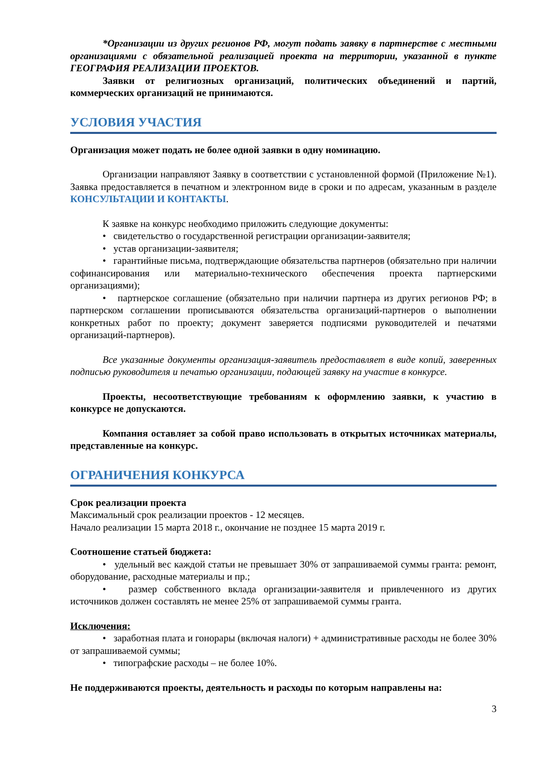*Организации из других регионов РФ, могут подать заявку в партнерстве с местными организациями с обязательной реализацией проекта на территории, указанной в пункте ГЕОГРАФИЯ РЕАЛИЗАЦИИ ПРОЕКТОВ.
Заявки от религиозных организаций, политических объединений и партий, коммерческих организаций не принимаются.
УСЛОВИЯ УЧАСТИЯ
Организация может подать не более одной заявки в одну номинацию.
Организации направляют Заявку в соответствии с установленной формой (Приложение №1). Заявка предоставляется в печатном и электронном виде в сроки и по адресам, указанным в разделе КОНСУЛЬТАЦИИ И КОНТАКТЫ.
К заявке на конкурс необходимо приложить следующие документы:
• свидетельство о государственной регистрации организации-заявителя;
• устав организации-заявителя;
• гарантийные письма, подтверждающие обязательства партнеров (обязательно при наличии софинансирования или материально-технического обеспечения проекта партнерскими организациями);
• партнерское соглашение (обязательно при наличии партнера из других регионов РФ; в партнерском соглашении прописываются обязательства организаций-партнеров о выполнении конкретных работ по проекту; документ заверяется подписями руководителей и печатями организаций-партнеров).
Все указанные документы организация-заявитель предоставляет в виде копий, заверенных подписью руководителя и печатью организации, подающей заявку на участие в конкурсе.
Проекты, несоответствующие требованиям к оформлению заявки, к участию в конкурсе не допускаются.
Компания оставляет за собой право использовать в открытых источниках материалы, представленные на конкурс.
ОГРАНИЧЕНИЯ КОНКУРСА
Срок реализации проекта
Максимальный срок реализации проектов - 12 месяцев.
Начало реализации 15 марта 2018 г., окончание не позднее 15 марта 2019 г.
Соотношение статьей бюджета:
• удельный вес каждой статьи не превышает 30% от запрашиваемой суммы гранта: ремонт, оборудование, расходные материалы и пр.;
• размер собственного вклада организации-заявителя и привлеченного из других источников должен составлять не менее 25% от запрашиваемой суммы гранта.
Исключения:
• заработная плата и гонорары (включая налоги) + административные расходы не более 30% от запрашиваемой суммы;
• типографские расходы – не более 10%.
Не поддерживаются проекты, деятельность и расходы по которым направлены на:
3